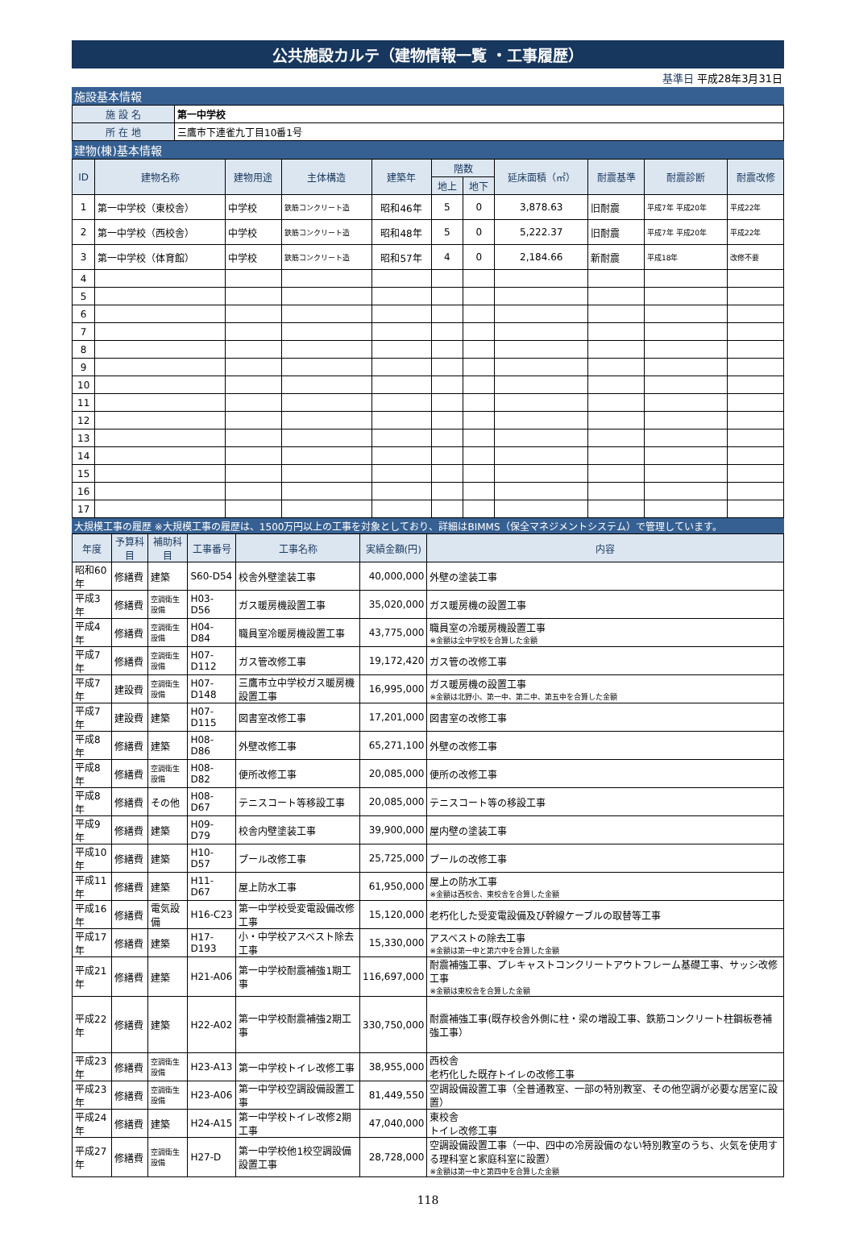公共施設カルテ（建物情報一覧 ・工事履歴）
基準日 平成28年3月31日
施設基本情報
| 施 設 名 | 第一中学校 |
| 所 在 地 | 三鷹市下連雀九丁目10番1号 |
建物(棟)基本情報
| ID | 建物名称 | 建物用途 | 主体構造 | 建築年 | 階数 | | 延床面積（㎡） | 耐震基準 | 耐震診断 | 耐震改修 |
| --- | --- | --- | --- | --- | --- | --- | --- | --- | --- | --- |
| | | | | | 地上 | 地下 | | | | |
| 1 | 第一中学校（東校舎） | 中学校 | 鉄筋コンクリート造 | 昭和46年 | 5 | 0 | 3,878.63 | 旧耐震 | 平成7年 平成20年 | 平成22年 |
| 2 | 第一中学校（西校舎） | 中学校 | 鉄筋コンクリート造 | 昭和48年 | 5 | 0 | 5,222.37 | 旧耐震 | 平成7年 平成20年 | 平成22年 |
| 3 | 第一中学校（体育館） | 中学校 | 鉄筋コンクリート造 | 昭和57年 | 4 | 0 | 2,184.66 | 新耐震 | 平成18年 | 改修不要 |
| 4 | | | | | | | | | | |
| 5 | | | | | | | | | | |
| 6 | | | | | | | | | | |
| 7 | | | | | | | | | | |
| 8 | | | | | | | | | | |
| 9 | | | | | | | | | | |
| 10 | | | | | | | | | | |
| 11 | | | | | | | | | | |
| 12 | | | | | | | | | | |
| 13 | | | | | | | | | | |
| 14 | | | | | | | | | | |
| 15 | | | | | | | | | | |
| 16 | | | | | | | | | | |
| 17 | | | | | | | | | | |
大規模工事の履歴 ※大規模工事の履歴は、1500万円以上の工事を対象としており、詳細はBIMMS（保全マネジメントシステム）で管理しています。
| 年度 | 予算科目 | 補助科目 | 工事番号 | 工事名称 | 実績金額(円) | 内容 |
| --- | --- | --- | --- | --- | --- | --- |
| 昭和60年 | 修繕費 | 建築 | S60-D54 | 校舎外壁塗装工事 | 40,000,000 | 外壁の塗装工事 |
| 平成3年 | 修繕費 | 空調衛生設備 | H03-D56 | ガス暖房機設置工事 | 35,020,000 | ガス暖房機の設置工事 |
| 平成4年 | 修繕費 | 空調衛生設備 | H04-D84 | 職員室冷暖房機設置工事 | 43,775,000 | 職員室の冷暖房機設置工事 ※金額は全中学校を合算した金額 |
| 平成7年 | 修繕費 | 空調衛生設備 | H07-D112 | ガス管改修工事 | 19,172,420 | ガス管の改修工事 |
| 平成7年 | 建設費 | 空調衛生設備 | H07-D148 | 三鷹市立中学校ガス暖房機設置工事 | 16,995,000 | ガス暖房機の設置工事 ※金額は北野小、第一中、第二中、第五中を合算した金額 |
| 平成7年 | 建設費 | 建築 | H07-D115 | 図書室改修工事 | 17,201,000 | 図書室の改修工事 |
| 平成8年 | 修繕費 | 建築 | H08-D86 | 外壁改修工事 | 65,271,100 | 外壁の改修工事 |
| 平成8年 | 修繕費 | 空調衛生設備 | H08-D82 | 便所改修工事 | 20,085,000 | 便所の改修工事 |
| 平成8年 | 修繕費 | その他 | H08-D67 | テニスコート等移設工事 | 20,085,000 | テニスコート等の移設工事 |
| 平成9年 | 修繕費 | 建築 | H09-D79 | 校舎内壁塗装工事 | 39,900,000 | 屋内壁の塗装工事 |
| 平成10年 | 修繕費 | 建築 | H10-D57 | プール改修工事 | 25,725,000 | プールの改修工事 |
| 平成11年 | 修繕費 | 建築 | H11-D67 | 屋上防水工事 | 61,950,000 | 屋上の防水工事 ※金額は西校舎、東校舎を合算した金額 |
| 平成16年 | 修繕費 | 電気設備 | H16-C23 | 第一中学校受変電設備改修工事 | 15,120,000 | 老朽化した受変電設備及び幹線ケーブルの取替等工事 |
| 平成17年 | 修繕費 | 建築 | H17-D193 | 小・中学校アスベスト除去工事 | 15,330,000 | アスベストの除去工事 ※金額は第一中と第六中を合算した金額 |
| 平成21年 | 修繕費 | 建築 | H21-A06 | 第一中学校耐震補強1期工事 | 116,697,000 | 耐震補強工事、プレキャストコンクリートアウトフレーム基礎工事、サッシ改修工事 ※金額は東校舎を合算した金額 |
| 平成22年 | 修繕費 | 建築 | H22-A02 | 第一中学校耐震補強2期工事 | 330,750,000 | 耐震補強工事(既存校舎外側に柱・梁の増設工事、鉄筋コンクリート柱鋼板巻補強工事） |
| 平成23年 | 修繕費 | 空調衛生設備 | H23-A13 | 第一中学校トイレ改修工事 | 38,955,000 | 西校舎 老朽化した既存トイレの改修工事 |
| 平成23年 | 修繕費 | 空調衛生設備 | H23-A06 | 第一中学校空調設備設置工事 | 81,449,550 | 空調設備設置工事（全普通教室、一部の特別教室、その他空調が必要な居室に設置） |
| 平成24年 | 修繕費 | 建築 | H24-A15 | 第一中学校トイレ改修2期工事 | 47,040,000 | 東校舎 トイレ改修工事 |
| 平成27年 | 修繕費 | 空調衛生設備 | H27-D | 第一中学校他1校空調設備設置工事 | 28,728,000 | 空調設備設置工事（一中、四中の冷房設備のない特別教室のうち、火気を使用する理科室と家庭科室に設置） ※金額は第一中と第四中を合算した金額 |
118